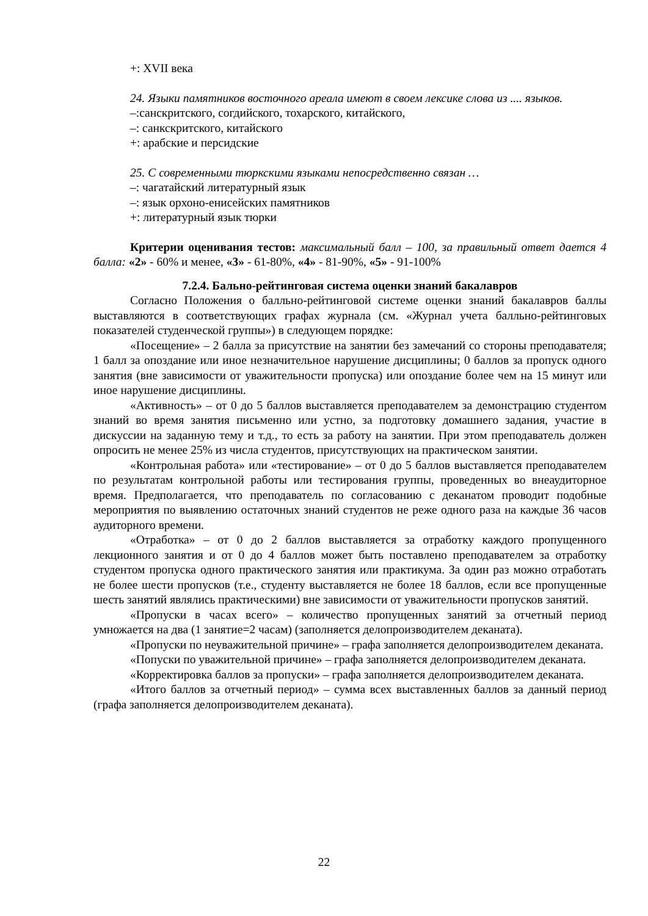+: XVII века
24. Языки памятников восточного ареала имеют в своем лексике слова из .... языков.
–:санскритского, согдийского, тохарского, китайского,
–: санкскритского, китайского
+: арабские и персидские
25. С современными тюркскими языками непосредственно связан …
–: чагатайский литературный язык
–: язык орхоно-енисейских памятников
+: литературный язык тюрки
Критерии оценивания тестов: максимальный балл – 100, за правильный ответ дается 4 балла: «2» - 60% и менее, «3» - 61-80%, «4» - 81-90%, «5» - 91-100%
7.2.4. Бально-рейтинговая система оценки знаний бакалавров
Согласно Положения о балльно-рейтинговой системе оценки знаний бакалавров баллы выставляются в соответствующих графах журнала (см. «Журнал учета балльно-рейтинговых показателей студенческой группы») в следующем порядке:
«Посещение» – 2 балла за присутствие на занятии без замечаний со стороны преподавателя; 1 балл за опоздание или иное незначительное нарушение дисциплины; 0 баллов за пропуск одного занятия (вне зависимости от уважительности пропуска) или опоздание более чем на 15 минут или иное нарушение дисциплины.
«Активность» – от 0 до 5 баллов выставляется преподавателем за демонстрацию студентом знаний во время занятия письменно или устно, за подготовку домашнего задания, участие в дискуссии на заданную тему и т.д., то есть за работу на занятии. При этом преподаватель должен опросить не менее 25% из числа студентов, присутствующих на практическом занятии.
«Контрольная работа» или «тестирование» – от 0 до 5 баллов выставляется преподавателем по результатам контрольной работы или тестирования группы, проведенных во внеаудиторное время. Предполагается, что преподаватель по согласованию с деканатом проводит подобные мероприятия по выявлению остаточных знаний студентов не реже одного раза на каждые 36 часов аудиторного времени.
«Отработка» – от 0 до 2 баллов выставляется за отработку каждого пропущенного лекционного занятия и от 0 до 4 баллов может быть поставлено преподавателем за отработку студентом пропуска одного практического занятия или практикума. За один раз можно отработать не более шести пропусков (т.е., студенту выставляется не более 18 баллов, если все пропущенные шесть занятий являлись практическими) вне зависимости от уважительности пропусков занятий.
«Пропуски в часах всего» – количество пропущенных занятий за отчетный период умножается на два (1 занятие=2 часам) (заполняется делопроизводителем деканата).
«Пропуски по неуважительной причине» – графа заполняется делопроизводителем деканата.
«Попуски по уважительной причине» – графа заполняется делопроизводителем деканата.
«Корректировка баллов за пропуски» – графа заполняется делопроизводителем деканата.
«Итого баллов за отчетный период» – сумма всех выставленных баллов за данный период (графа заполняется делопроизводителем деканата).
22